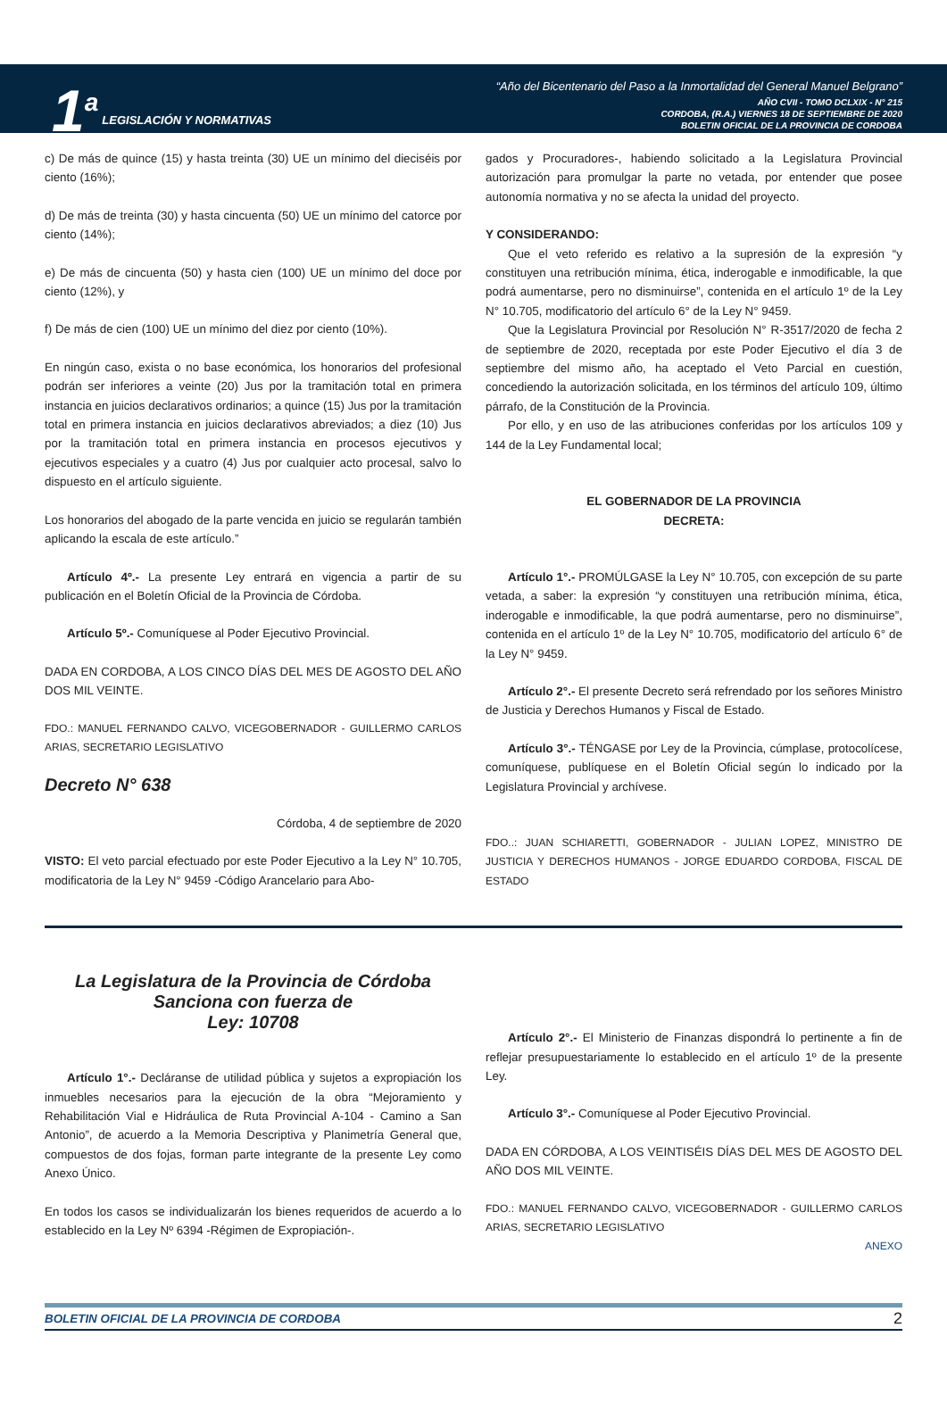1<sup>a</sup>
LEGISLACIÓN Y NORMATIVAS
“Año del Bicentenario del Paso a la Inmortalidad del General Manuel Belgrano”
AÑO CVII - TOMO DCLXIX - N° 215
CORDOBA, (R.A.) VIERNES 18 DE SEPTIEMBRE DE 2020
BOLETIN OFICIAL DE LA PROVINCIA DE CORDOBA
c) De más de quince (15) y hasta treinta (30) UE un mínimo del dieciséis por ciento (16%);
d) De más de treinta (30) y hasta cincuenta (50) UE un mínimo del catorce por ciento (14%);
e) De más de cincuenta (50) y hasta cien (100) UE un mínimo del doce por ciento (12%), y
f) De más de cien (100) UE un mínimo del diez por ciento (10%).
En ningún caso, exista o no base económica, los honorarios del profesional podrán ser inferiores a veinte (20) Jus por la tramitación total en primera instancia en juicios declarativos ordinarios; a quince (15) Jus por la tramitación total en primera instancia en juicios declarativos abreviados; a diez (10) Jus por la tramitación total en primera instancia en procesos ejecutivos y ejecutivos especiales y a cuatro (4) Jus por cualquier acto procesal, salvo lo dispuesto en el artículo siguiente.
Los honorarios del abogado de la parte vencida en juicio se regularán también aplicando la escala de este artículo.”
Artículo 4º.- La presente Ley entrará en vigencia a partir de su publicación en el Boletín Oficial de la Provincia de Córdoba.
Artículo 5º.- Comuníquese al Poder Ejecutivo Provincial.
DADA EN CORDOBA, A LOS CINCO DÍAS DEL MES DE AGOSTO DEL AÑO DOS MIL VEINTE.
FDO.: MANUEL FERNANDO CALVO, VICEGOBERNADOR - GUILLERMO CARLOS ARIAS, SECRETARIO LEGISLATIVO
Decreto N° 638
Córdoba, 4 de septiembre de 2020
VISTO: El veto parcial efectuado por este Poder Ejecutivo a la Ley N° 10.705, modificatoria de la Ley N° 9459 -Código Arancelario para Abo-
gados y Procuradores-, habiendo solicitado a la Legislatura Provincial autorización para promulgar la parte no vetada, por entender que posee autonomía normativa y no se afecta la unidad del proyecto.
Y CONSIDERANDO:
Que el veto referido es relativo a la supresión de la expresión “y constituyen una retribución mínima, ética, inderogable e inmodificable, la que podrá aumentarse, pero no disminuirse”, contenida en el artículo 1º de la Ley N° 10.705, modificatorio del artículo 6° de la Ley N° 9459.
Que la Legislatura Provincial por Resolución N° R-3517/2020 de fecha 2 de septiembre de 2020, receptada por este Poder Ejecutivo el día 3 de septiembre del mismo año, ha aceptado el Veto Parcial en cuestión, concediendo la autorización solicitada, en los términos del artículo 109, último párrafo, de la Constitución de la Provincia.
Por ello, y en uso de las atribuciones conferidas por los artículos 109 y 144 de la Ley Fundamental local;
EL GOBERNADOR DE LA PROVINCIA
DECRETA:
Artículo 1°.- PROMÚLGASE la Ley N° 10.705, con excepción de su parte vetada, a saber: la expresión “y constituyen una retribución mínima, ética, inderogable e inmodificable, la que podrá aumentarse, pero no disminuirse”, contenida en el artículo 1º de la Ley N° 10.705, modificatorio del artículo 6° de la Ley N° 9459.
Artículo 2°.- El presente Decreto será refrendado por los señores Ministro de Justicia y Derechos Humanos y Fiscal de Estado.
Artículo 3°.- TÉNGASE por Ley de la Provincia, cúmplase, protocolícese, comuníquese, publíquese en el Boletín Oficial según lo indicado por la Legislatura Provincial y archívese.
FDO..: JUAN SCHIARETTI, GOBERNADOR - JULIAN LOPEZ, MINISTRO DE JUSTICIA Y DERECHOS HUMANOS - JORGE EDUARDO CORDOBA, FISCAL DE ESTADO
La Legislatura de la Provincia de Córdoba
Sanciona con fuerza de
Ley: 10708
Artículo 1°.- Decláranse de utilidad pública y sujetos a expropiación los inmuebles necesarios para la ejecución de la obra “Mejoramiento y Rehabilitación Vial e Hidráulica de Ruta Provincial A-104 - Camino a San Antonio”, de acuerdo a la Memoria Descriptiva y Planimetría General que, compuestos de dos fojas, forman parte integrante de la presente Ley como Anexo Único.
En todos los casos se individualizarán los bienes requeridos de acuerdo a lo establecido en la Ley Nº 6394 -Régimen de Expropiación-.
Artículo 2°.- El Ministerio de Finanzas dispondrá lo pertinente a fin de reflejar presupuestariamente lo establecido en el artículo 1º de la presente Ley.
Artículo 3°.- Comuníquese al Poder Ejecutivo Provincial.
DADA EN CÓRDOBA, A LOS VEINTISÉIS DÍAS DEL MES DE AGOSTO DEL AÑO DOS MIL VEINTE.
FDO.: MANUEL FERNANDO CALVO, VICEGOBERNADOR - GUILLERMO CARLOS ARIAS, SECRETARIO LEGISLATIVO
ANEXO
BOLETIN OFICIAL DE LA PROVINCIA DE CORDOBA 2